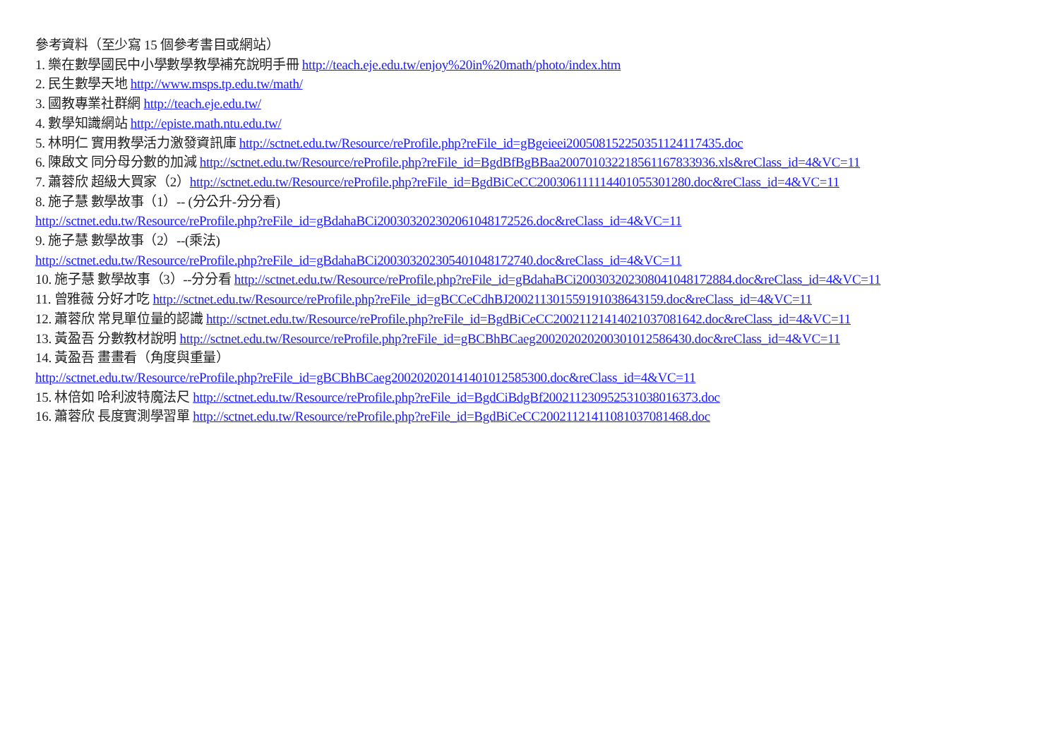參考資料（至少寫 15 個參考書目或網站）
1. 樂在數學國民中小學數學教學補充說明手冊 http://teach.eje.edu.tw/enjoy%20in%20math/photo/index.htm
2. 民生數學天地 http://www.msps.tp.edu.tw/math/
3. 國教專業社群網 http://teach.eje.edu.tw/
4. 數學知識網站 http://episte.math.ntu.edu.tw/
5. 林明仁 實用教學活力激發資訊庫 http://sctnet.edu.tw/Resource/reProfile.php?reFile_id=gBgeieei20050815225035​1124117435.doc
6. 陳啟文 同分母分數的加減 http://sctnet.edu.tw/Resource/reProfile.php?reFile_id=BgdBfBgBBaa20070103221856​1167833936.xls&reClass_id=4&VC=11
7. 蕭蓉欣 超級大買家（2）http://sctnet.edu.tw/Resource/reProfile.php?reFile_id=BgdBiCeCC20030611111440​1055301280.doc&reClass_id=4&VC=11
8. 施子慧 數學故事（1）-- (分公升-分分看)
http://sctnet.edu.tw/Resource/reProfile.php?reFile_id=gBdahaBCi20030320230206​1048172526.doc&reClass_id=4&VC=11
9. 施子慧 數學故事（2）--(乘法)
http://sctnet.edu.tw/Resource/reProfile.php?reFile_id=gBdahaBCi20030320230540​1048172740.doc&reClass_id=4&VC=11
10. 施子慧 數學故事（3）--分分看 http://sctnet.edu.tw/Resource/reProfile.php?reFile_id=gBdahaBCi20030320230804​1048172884.doc&reClass_id=4&VC=11
11. 曾雅薇 分好才吃 http://sctnet.edu.tw/Resource/reProfile.php?reFile_id=gBCCeCdhBJ20021130155919​1038643159.doc&reClass_id=4&VC=11
12. 蕭蓉欣 常見單位量的認識 http://sctnet.edu.tw/Resource/reProfile.php?reFile_id=BgdBiCeCC20021121414021​037081642.doc&reClass_id=4&VC=11
13. 黃盈吾 分數教材說明 http://sctnet.edu.tw/Resource/reProfile.php?reFile_id=gBCBhBCaeg20020202020030​1012586430.doc&reClass_id=4&VC=11
14. 黃盈吾 畫畫看（角度與重量）
http://sctnet.edu.tw/Resource/reProfile.php?reFile_id=gBCBhBCaeg20020202014140​1012585300.doc&reClass_id=4&VC=11
15. 林倍如 哈利波特魔法尺 http://sctnet.edu.tw/Resource/reProfile.php?reFile_id=BgdCiBdgBf20021123095253​1038016373.doc
16. 蕭蓉欣 長度實測學習單 http://sctnet.edu.tw/Resource/reProfile.php?reFile_id=BgdBiCeCC20021121411081​037081468.doc